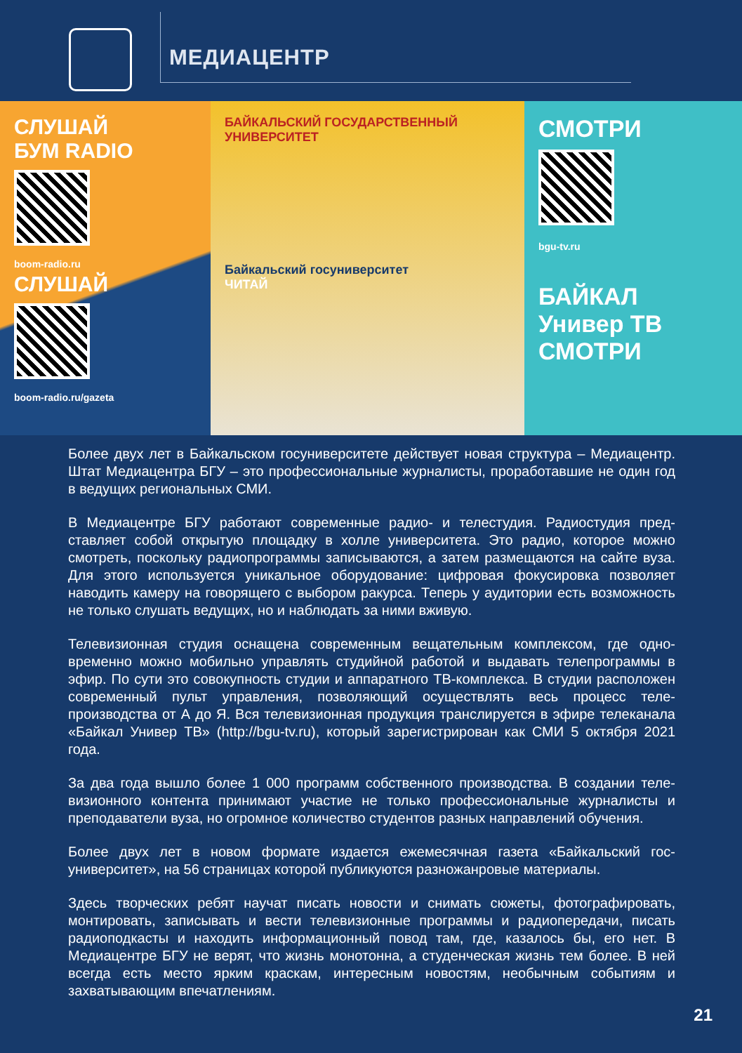МЕДИАЦЕНТР
СЛУШАЙ
БУМ RADIO
boom-radio.ru
СЛУШАЙ
boom-radio.ru/gazeta
БАЙКАЛЬСКИЙ ГОСУДАРСТВЕННЫЙ УНИВЕРСИТЕТ
Байкальский госуниверситет
ЧИТАЙ
СМОТРИ
bgu-tv.ru
БАЙКАЛ
Универ ТВ
СМОТРИ
Более двух лет в Байкальском госуниверситете действует новая структура – Медиа­центр. Штат Медиацентра БГУ – это профессиональные журналисты, проработавшие не один год в ведущих региональных СМИ.
В Медиацентре БГУ работают современные радио- и телестудия. Радиостудия пред­ставляет собой открытую площадку в холле университета. Это радио, которое можно смотреть, поскольку радиопрограммы записываются, а затем размещаются на сайте вуза. Для этого используется уникальное оборудование: цифровая фокусировка позво­ляет наводить камеру на говорящего с выбором ракурса. Теперь у аудитории есть воз­можность не только слушать ведущих, но и наблюдать за ними вживую.
Телевизионная студия оснащена современным вещательным комплексом, где одно­временно можно мобильно управлять студийной работой и выдавать телепрограммы в эфир. По сути это совокупность студии и аппаратного ТВ-комплекса. В студии распо­ложен современный пульт управления, позволяющий осуществлять весь процесс теле­производства от А до Я. Вся телевизионная продукция транслируется в эфире телека­нала «Байкал Универ ТВ» (http://bgu-tv.ru), который зарегистрирован как СМИ 5 октября 2021 года.
За два года вышло более 1 000 программ собственного производства. В создании теле­визионного контента принимают участие не только профессиональные журналисты и преподаватели вуза, но огромное количество студентов разных направлений обучения.
Более двух лет в новом формате издается ежемесячная газета «Байкальский гос­университет», на 56 страницах которой публикуются разножанровые материалы.
Здесь творческих ребят научат писать новости и снимать сюжеты, фотографировать, монтировать, записывать и вести телевизионные программы и радиопередачи, пи­сать радиоподкасты и находить информационный повод там, где, казалось бы, его нет. В Медиацентре БГУ не верят, что жизнь монотонна, а студенческая жизнь тем более. В ней всегда есть место ярким краскам, интересным новостям, необычным событиям и захватывающим впечатлениям.
21